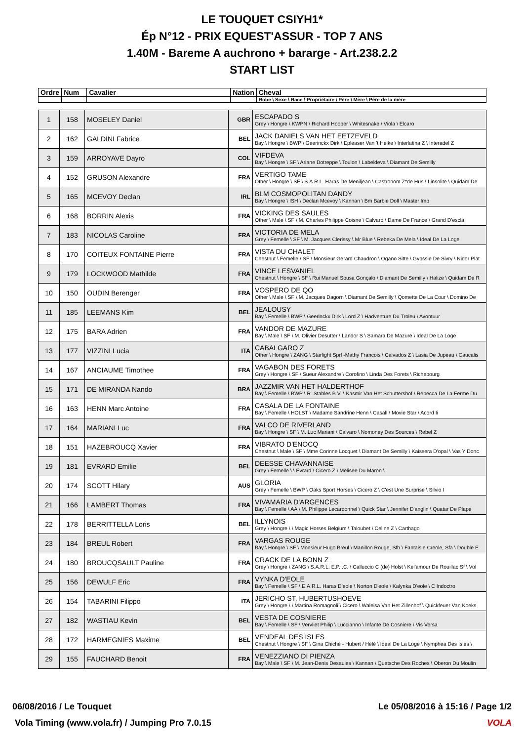LE TOUQUET CSIYH1*
Ép N°12 - PRIX EQUEST'ASSUR - TOP 7 ANS
1.40M - Bareme A auchrono + bararge - Art.238.2.2
START LIST
| Ordre | Num | Cavalier | Nation | Cheval |
| --- | --- | --- | --- | --- |
| | | | | Robe \ Sexe \ Race \ Propriétaire \ Père \ Mère \ Père de la mère |
| 1 | 158 | MOSELEY Daniel | GBR | ESCAPADO S Grey \ Hongre \ KWPN \ Richard Hooper \ Whitesnake \ Viola \ Elcaro |
| 2 | 162 | GALDINI Fabrice | BEL | JACK DANIELS VAN HET EETZEVELD Bay \ Hongre \ BWP \ Geerinckx Dirk \ Epleaser Van 't Heike \ Interlatina Z \ Interadel Z |
| 3 | 159 | ARROYAVE Dayro | COL | VIFDEVA Bay \ Hongre \ SF \ Ariane Dotreppe \ Toulon \ Labeldeva \ Diamant De Semilly |
| 4 | 152 | GRUSON Alexandre | FRA | VERTIGO TAME Other \ Hongre \ SF \ S.A.R.L. Haras De Meniljean \ Castronom Z*de Hus \ Linsolite \ Quidam De |
| 5 | 165 | MCEVOY Declan | IRL | BLM COSMOPOLITAN DANDY Bay \ Hongre \ ISH \ Declan Mcevoy \ Kannan \ Bm Barbie Doll \ Master Imp |
| 6 | 168 | BORRIN Alexis | FRA | VICKING DES SAULES Other \ Male \ SF \ M. Charles Philippe Coisne \ Calvaro \ Dame De France \ Grand D'escla |
| 7 | 183 | NICOLAS Caroline | FRA | VICTORIA DE MELA Grey \ Femelle \ SF \ M. Jacques Clerissy \ Mr Blue \ Rebeka De Mela \ Ideal De La Loge |
| 8 | 170 | COITEUX FONTAINE Pierre | FRA | VISTA DU CHALET Chestnut \ Femelle \ SF \ Monsieur Gerard Chaudron \ Ogano Sitte \ Gypssie De Sivry \ Nidor Plat |
| 9 | 179 | LOCKWOOD Mathilde | FRA | VINCE LESVANIEL Chestnut \ Hongre \ SF \ Rui Manuel Sousa Gonçalo \ Diamant De Semilly \ Halize \ Quidam De R |
| 10 | 150 | OUDIN Berenger | FRA | VOSPERO DE QO Other \ Male \ SF \ M. Jacques Dagorn \ Diamant De Semilly \ Qomette De La Cour \ Domino De |
| 11 | 185 | LEEMANS Kim | BEL | JEALOUSY Bay \ Femelle \ BWP \ Geerinckx Dirk \ Lord Z \ Hadventure Du Troleu \ Avontuur |
| 12 | 175 | BARA Adrien | FRA | VANDOR DE MAZURE Bay \ Male \ SF \ M. Olivier Desutter \ Landor S \ Samara De Mazure \ Ideal De La Loge |
| 13 | 177 | VIZZINI Lucia | ITA | CABALGARO Z Other \ Hongre \ ZANG \ Starlight Sprl -Mathy Francois \ Calvados Z \ Lasia De Jupeau \ Caucalis |
| 14 | 167 | ANCIAUME Timothee | FRA | VAGABON DES FORETS Grey \ Hongre \ SF \ Sueur Alexandre \ Corofino \ Linda Des Forets \ Richebourg |
| 15 | 171 | DE MIRANDA Nando | BRA | JAZZMIR VAN HET HALDERTHOF Bay \ Femelle \ BWP \ R. Stables B.V. \ Kasmir Van Het Schuttershof \ Rebecca De La Ferme Du |
| 16 | 163 | HENN Marc Antoine | FRA | CASALA DE LA FONTAINE Bay \ Femelle \ HOLST \ Madame Sandrine Henn \ Casall \ Movie Star \ Acord Ii |
| 17 | 164 | MARIANI Luc | FRA | VALCO DE RIVERLAND Bay \ Hongre \ SF \ M. Luc Mariani \ Calvaro \ Nomoney Des Sources \ Rebel Z |
| 18 | 151 | HAZEBROUCQ Xavier | FRA | VIBRATO D'ENOCQ Chestnut \ Male \ SF \ Mme Corinne Locquet \ Diamant De Semilly \ Kaissera D'opal \ Vas Y Donc |
| 19 | 181 | EVRARD Emilie | BEL | DEESSE CHAVANNAISE Grey \ Femelle \ \ Evrard \ Cicero Z \ Melisee Du Maron \ |
| 20 | 174 | SCOTT Hilary | AUS | GLORIA Grey \ Femelle \ BWP \ Oaks Sport Horses \ Cicero Z \ C'est Une Surprise \ Silvio I |
| 21 | 166 | LAMBERT Thomas | FRA | VIVAMARIA D'ARGENCES Bay \ Femelle \ AA \ M. Philippe Lecardonnel \ Quick Star \ Jennifer D'anglin \ Quatar De Plape |
| 22 | 178 | BERRITTELLA Loris | BEL | ILLYNOIS Grey \ Hongre \ \ Magic Horses Belgium \ Taloubet \ Celine Z \ Carthago |
| 23 | 184 | BREUL Robert | FRA | VARGAS ROUGE Bay \ Hongre \ SF \ Monsieur Hugo Breul \ Manillon Rouge, Sfb \ Fantaisie Creole, Sfa \ Double E |
| 24 | 180 | BROUCQSAULT Pauline | FRA | CRACK DE LA BONN Z Grey \ Hongre \ ZANG \ S.A.R.L. E.P.I.C. \ Calluccio C (de) Holst \ Kel'amour De Rouillac Sf \ Vol |
| 25 | 156 | DEWULF Eric | FRA | VYNKA D'EOLE Bay \ Femelle \ SF \ E.A.R.L. Haras D'eole \ Norton D'eole \ Kalynka D'eole \ C Indoctro |
| 26 | 154 | TABARINI Filippo | ITA | JERICHO ST. HUBERTUSHOEVE Grey \ Hongre \ \ Martina Romagnoli \ Cicero \ Waleisa Van Het Zillenhof \ Quickfeuer Van Koeks |
| 27 | 182 | WASTIAU Kevin | BEL | VESTA DE COSNIERE Bay \ Femelle \ SF \ Vervliet Philip \ Luccianno \ Infante De Cosniere \ Vis Versa |
| 28 | 172 | HARMEGNIES Maxime | BEL | VENDEAL DES ISLES Chestnut \ Hongre \ SF \ Gina Chiché - Hubert / Hélè \ Ideal De La Loge \ Nymphea Des Isles \ |
| 29 | 155 | FAUCHARD Benoit | FRA | VENEZZIANO DI PIENZA Bay \ Male \ SF \ M. Jean-Denis Desaules \ Kannan \ Quetsche Des Roches \ Oberon Du Moulin |
06/08/2016 / Le Touquet Le 05/08/2016 à 15:16 / Page 1/2
Vola Timing (www.vola.fr) / Jumping Pro 7.0.15 VOLA